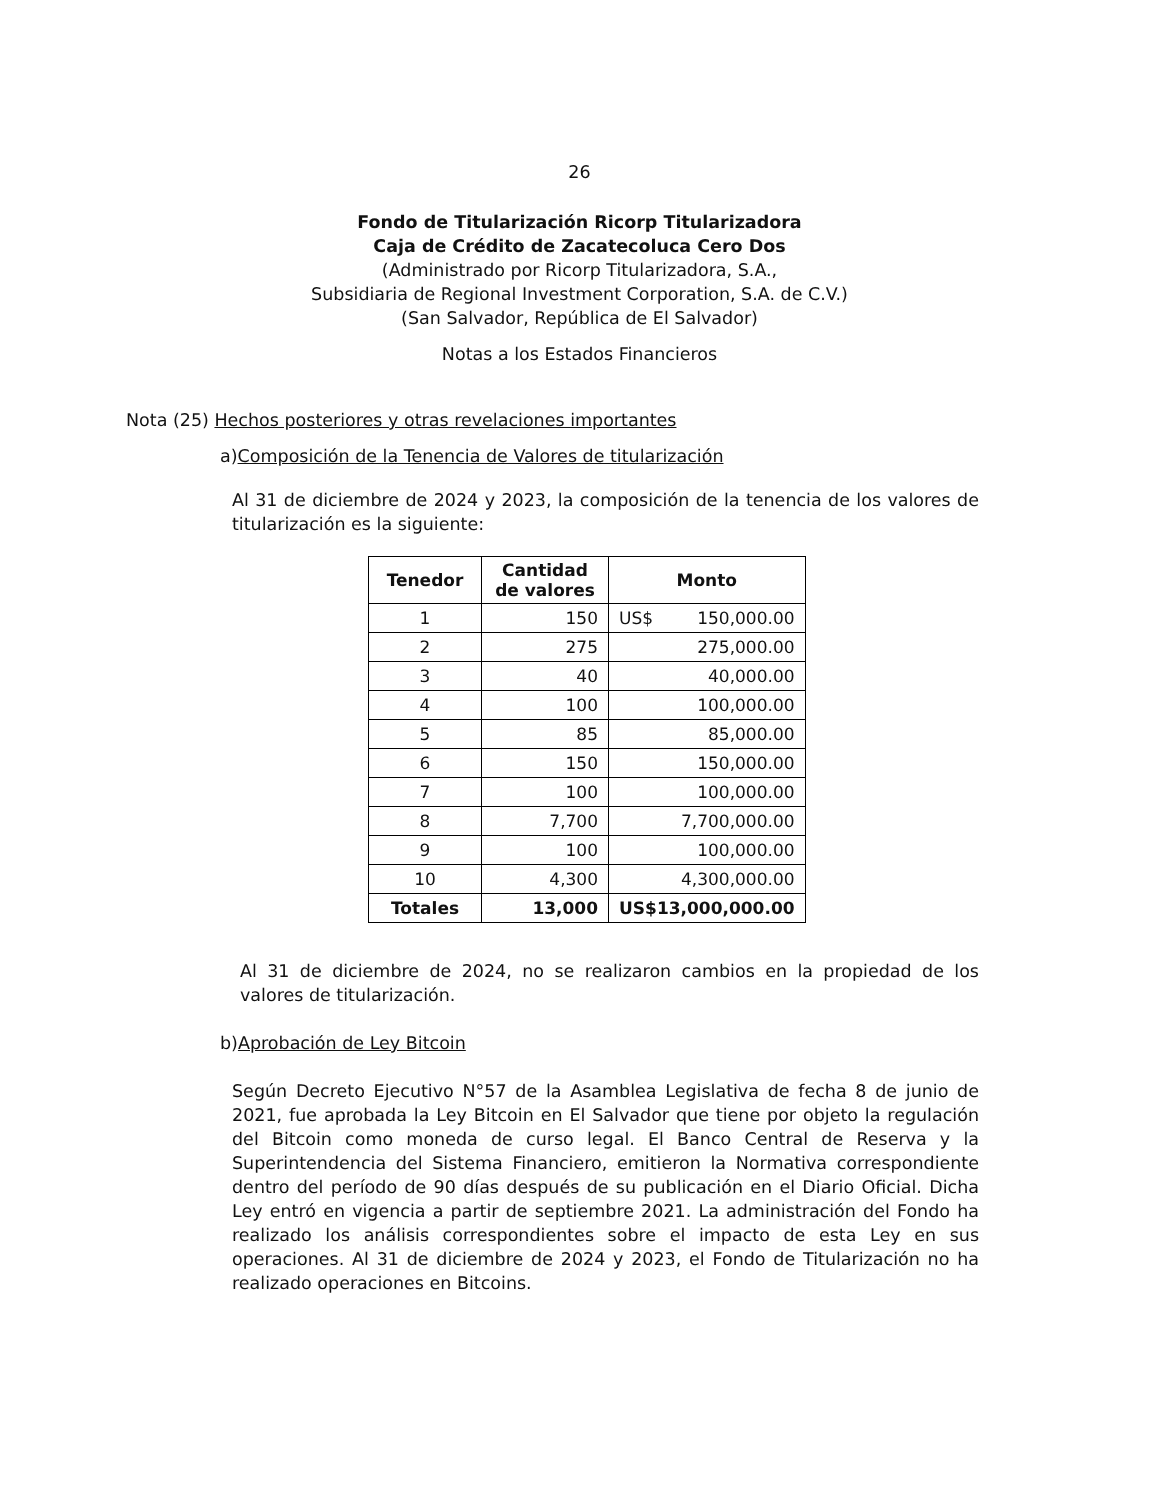26
Fondo de Titularización Ricorp Titularizadora
Caja de Crédito de Zacatecoluca Cero Dos
(Administrado por Ricorp Titularizadora, S.A.,
Subsidiaria de Regional Investment Corporation, S.A. de C.V.)
(San Salvador, República de El Salvador)
Notas a los Estados Financieros
Nota (25) Hechos posteriores y otras revelaciones importantes
a)Composición de la Tenencia de Valores de titularización
Al 31 de diciembre de 2024 y 2023, la composición de la tenencia de los valores de titularización es la siguiente:
| Tenedor | Cantidad de valores | Monto |
| --- | --- | --- |
| 1 | 150 | US$ 150,000.00 |
| 2 | 275 | 275,000.00 |
| 3 | 40 | 40,000.00 |
| 4 | 100 | 100,000.00 |
| 5 | 85 | 85,000.00 |
| 6 | 150 | 150,000.00 |
| 7 | 100 | 100,000.00 |
| 8 | 7,700 | 7,700,000.00 |
| 9 | 100 | 100,000.00 |
| 10 | 4,300 | 4,300,000.00 |
| Totales | 13,000 | US$13,000,000.00 |
Al 31 de diciembre de 2024, no se realizaron cambios en la propiedad de los valores de titularización.
b)Aprobación de Ley Bitcoin
Según Decreto Ejecutivo N°57 de la Asamblea Legislativa de fecha 8 de junio de 2021, fue aprobada la Ley Bitcoin en El Salvador que tiene por objeto la regulación del Bitcoin como moneda de curso legal. El Banco Central de Reserva y la Superintendencia del Sistema Financiero, emitieron la Normativa correspondiente dentro del período de 90 días después de su publicación en el Diario Oficial. Dicha Ley entró en vigencia a partir de septiembre 2021. La administración del Fondo ha realizado los análisis correspondientes sobre el impacto de esta Ley en sus operaciones. Al 31 de diciembre de 2024 y 2023, el Fondo de Titularización no ha realizado operaciones en Bitcoins.